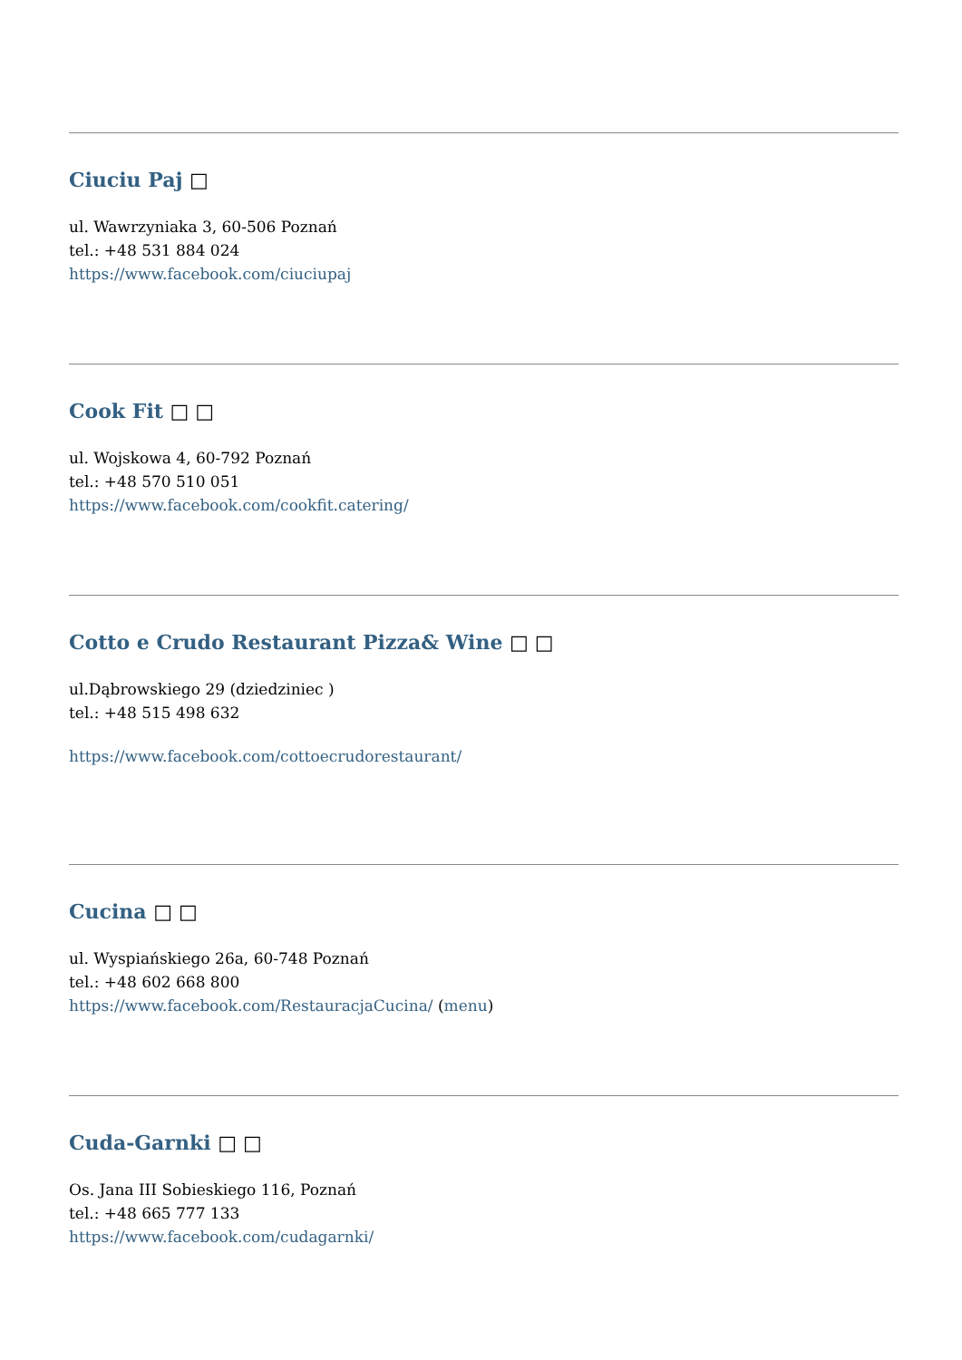Ciuciu Paj □
ul. Wawrzyniaka 3, 60-506 Poznań
tel.: +48 531 884 024
https://www.facebook.com/ciuciupaj
Cook Fit □ □
ul. Wojskowa 4, 60-792 Poznań
tel.: +48 570 510 051
https://www.facebook.com/cookfit.catering/
Cotto e Crudo Restaurant Pizza& Wine □ □
ul.Dąbrowskiego 29 (dziedziniec )
tel.: +48 515 498 632
https://www.facebook.com/cottoecrudorestaurant/
Cucina □ □
ul. Wyspiańskiego 26a, 60-748 Poznań
tel.: +48 602 668 800
https://www.facebook.com/RestauracjaCucina/ (menu)
Cuda-Garnki □ □
Os. Jana III Sobieskiego 116, Poznań
tel.: +48 665 777 133
https://www.facebook.com/cudagarnki/